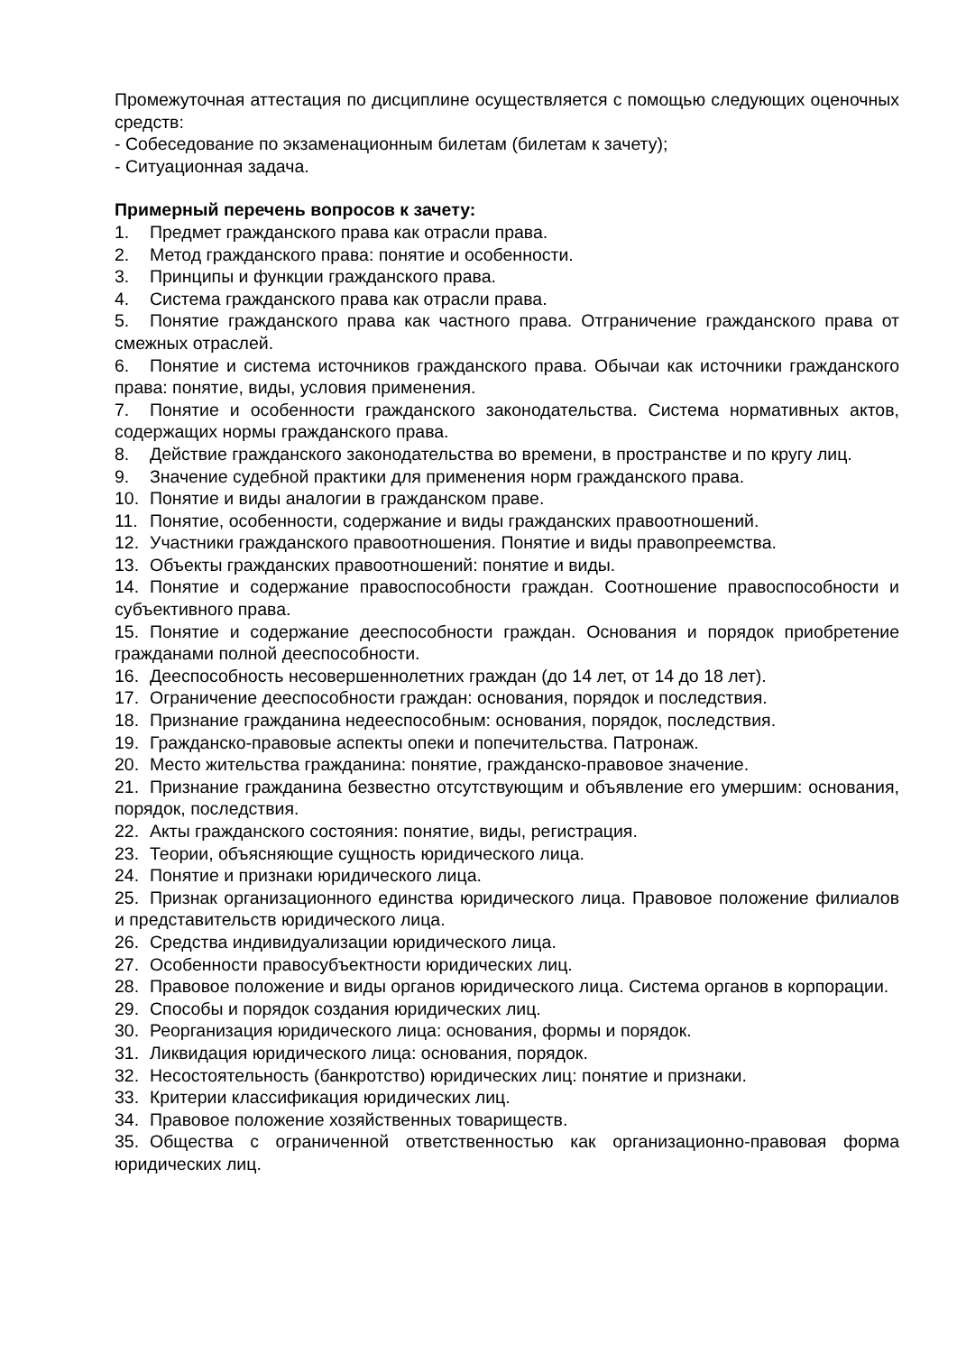Промежуточная аттестация по дисциплине осуществляется с помощью следующих оценочных средств:
- Собеседование по экзаменационным билетам (билетам к зачету);
- Ситуационная задача.
Примерный перечень вопросов к зачету:
1. Предмет гражданского права как отрасли права.
2. Метод гражданского права: понятие и особенности.
3. Принципы и функции гражданского права.
4. Система гражданского права как отрасли права.
5. Понятие гражданского права как частного права. Отграничение гражданского права от смежных отраслей.
6. Понятие и система источников гражданского права. Обычаи как источники гражданского права: понятие, виды, условия применения.
7. Понятие и особенности гражданского законодательства. Система нормативных актов, содержащих нормы гражданского права.
8. Действие гражданского законодательства во времени, в пространстве и по кругу лиц.
9. Значение судебной практики для применения норм гражданского права.
10. Понятие и виды аналогии в гражданском праве.
11. Понятие, особенности, содержание и виды гражданских правоотношений.
12. Участники гражданского правоотношения. Понятие и виды правопреемства.
13. Объекты гражданских правоотношений: понятие и виды.
14. Понятие и содержание правоспособности граждан. Соотношение правоспособности и субъективного права.
15. Понятие и содержание дееспособности граждан. Основания и порядок приобретение гражданами полной дееспособности.
16. Дееспособность несовершеннолетних граждан (до 14 лет, от 14 до 18 лет).
17. Ограничение дееспособности граждан: основания, порядок и последствия.
18. Признание гражданина недееспособным: основания, порядок, последствия.
19. Гражданско-правовые аспекты опеки и попечительства. Патронаж.
20. Место жительства гражданина: понятие, гражданско-правовое значение.
21. Признание гражданина безвестно отсутствующим и объявление его умершим: основания, порядок, последствия.
22. Акты гражданского состояния: понятие, виды, регистрация.
23. Теории, объясняющие сущность юридического лица.
24. Понятие и признаки юридического лица.
25. Признак организационного единства юридического лица. Правовое положение филиалов и представительств юридического лица.
26. Средства индивидуализации юридического лица.
27. Особенности правосубъектности юридических лиц.
28. Правовое положение и виды органов юридического лица. Система органов в корпорации.
29. Способы и порядок создания юридических лиц.
30. Реорганизация юридического лица: основания, формы и порядок.
31. Ликвидация юридического лица: основания, порядок.
32. Несостоятельность (банкротство) юридических лиц: понятие и признаки.
33. Критерии классификация юридических лиц.
34. Правовое положение хозяйственных товариществ.
35. Общества с ограниченной ответственностью как организационно-правовая форма юридических лиц.